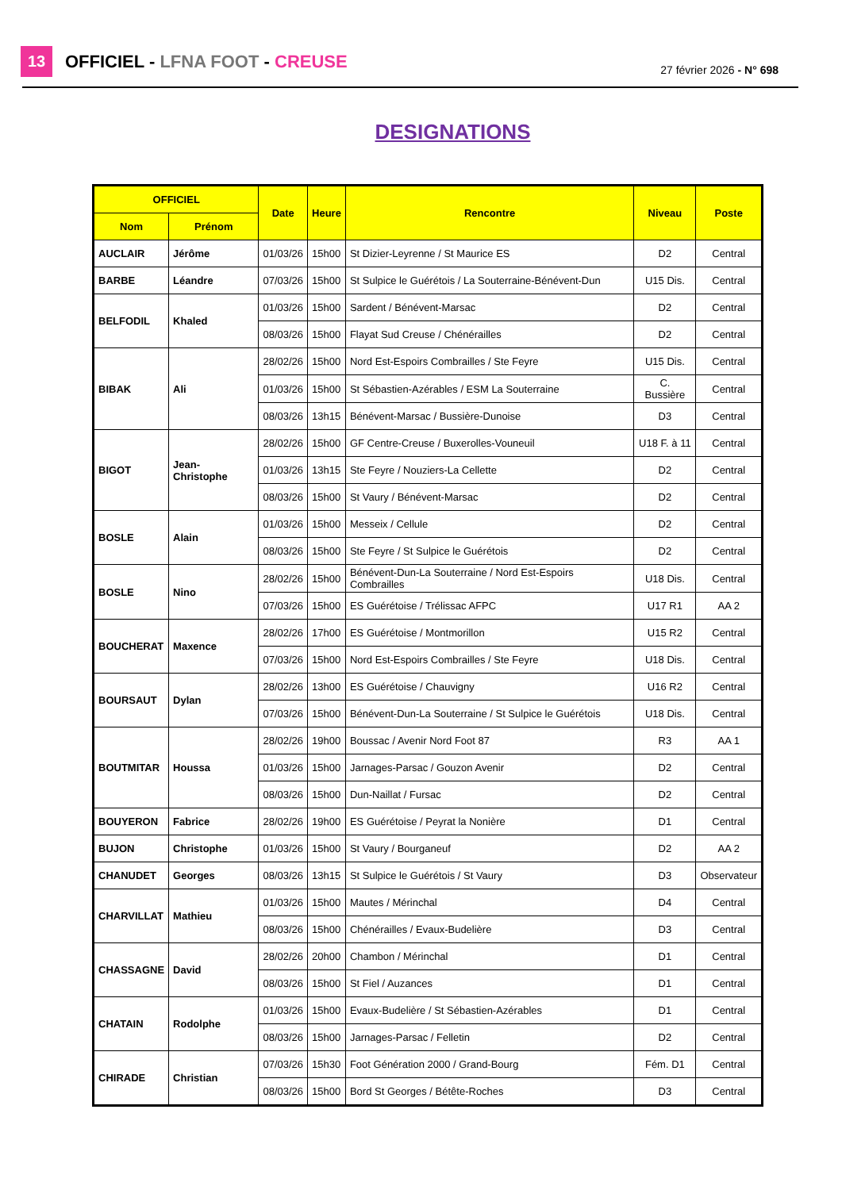13
OFFICIEL - LFNA FOOT - CREUSE
27 février 2026 - N° 698
DESIGNATIONS
| OFFICIEL | | Date | Heure | Rencontre | Niveau | Poste |
| --- | --- | --- | --- | --- | --- | --- |
| Nom | Prénom | | | | | |
| AUCLAIR | Jérôme | 01/03/26 | 15h00 | St Dizier-Leyrenne / St Maurice ES | D2 | Central |
| BARBE | Léandre | 07/03/26 | 15h00 | St Sulpice le Guérétois / La Souterraine-Bénévent-Dun | U15 Dis. | Central |
| BELFODIL | Khaled | 01/03/26 | 15h00 | Sardent / Bénévent-Marsac | D2 | Central |
| | | 08/03/26 | 15h00 | Flayat Sud Creuse / Chénérailles | D2 | Central |
| BIBAK | Ali | 28/02/26 | 15h00 | Nord Est-Espoirs Combrailles / Ste Feyre | U15 Dis. | Central |
| | | 01/03/26 | 15h00 | St Sébastien-Azérables / ESM La Souterraine | C. Bussière | Central |
| | | 08/03/26 | 13h15 | Bénévent-Marsac / Bussière-Dunoise | D3 | Central |
| BIGOT | Jean-Christophe | 28/02/26 | 15h00 | GF Centre-Creuse / Buxerolles-Vouneuil | U18 F. à 11 | Central |
| | | 01/03/26 | 13h15 | Ste Feyre / Nouziers-La Cellette | D2 | Central |
| | | 08/03/26 | 15h00 | St Vaury / Bénévent-Marsac | D2 | Central |
| BOSLE | Alain | 01/03/26 | 15h00 | Messeix / Cellule | D2 | Central |
| | | 08/03/26 | 15h00 | Ste Feyre / St Sulpice le Guérétois | D2 | Central |
| BOSLE | Nino | 28/02/26 | 15h00 | Bénévent-Dun-La Souterraine / Nord Est-Espoirs Combrailles | U18 Dis. | Central |
| | | 07/03/26 | 15h00 | ES Guérétoise / Trélissac AFPC | U17 R1 | AA 2 |
| BOUCHERAT | Maxence | 28/02/26 | 17h00 | ES Guérétoise / Montmorillon | U15 R2 | Central |
| | | 07/03/26 | 15h00 | Nord Est-Espoirs Combrailles / Ste Feyre | U18 Dis. | Central |
| BOURSAUT | Dylan | 28/02/26 | 13h00 | ES Guérétoise / Chauvigny | U16 R2 | Central |
| | | 07/03/26 | 15h00 | Bénévent-Dun-La Souterraine / St Sulpice le Guérétois | U18 Dis. | Central |
| BOUTMITAR | Houssa | 28/02/26 | 19h00 | Boussac / Avenir Nord Foot 87 | R3 | AA 1 |
| | | 01/03/26 | 15h00 | Jarnages-Parsac / Gouzon Avenir | D2 | Central |
| | | 08/03/26 | 15h00 | Dun-Naillat / Fursac | D2 | Central |
| BOUYERON | Fabrice | 28/02/26 | 19h00 | ES Guérétoise / Peyrat la Nonière | D1 | Central |
| BUJON | Christophe | 01/03/26 | 15h00 | St Vaury / Bourganeuf | D2 | AA 2 |
| CHANUDET | Georges | 08/03/26 | 13h15 | St Sulpice le Guérétois / St Vaury | D3 | Observateur |
| CHARVILLAT | Mathieu | 01/03/26 | 15h00 | Mautes / Mérinchal | D4 | Central |
| | | 08/03/26 | 15h00 | Chénérailles / Evaux-Budelière | D3 | Central |
| CHASSAGNE | David | 28/02/26 | 20h00 | Chambon / Mérinchal | D1 | Central |
| | | 08/03/26 | 15h00 | St Fiel / Auzances | D1 | Central |
| CHATAIN | Rodolphe | 01/03/26 | 15h00 | Evaux-Budelière / St Sébastien-Azérables | D1 | Central |
| | | 08/03/26 | 15h00 | Jarnages-Parsac / Felletin | D2 | Central |
| CHIRADE | Christian | 07/03/26 | 15h30 | Foot Génération 2000 / Grand-Bourg | Fém. D1 | Central |
| | | 08/03/26 | 15h00 | Bord St Georges / Bétête-Roches | D3 | Central |